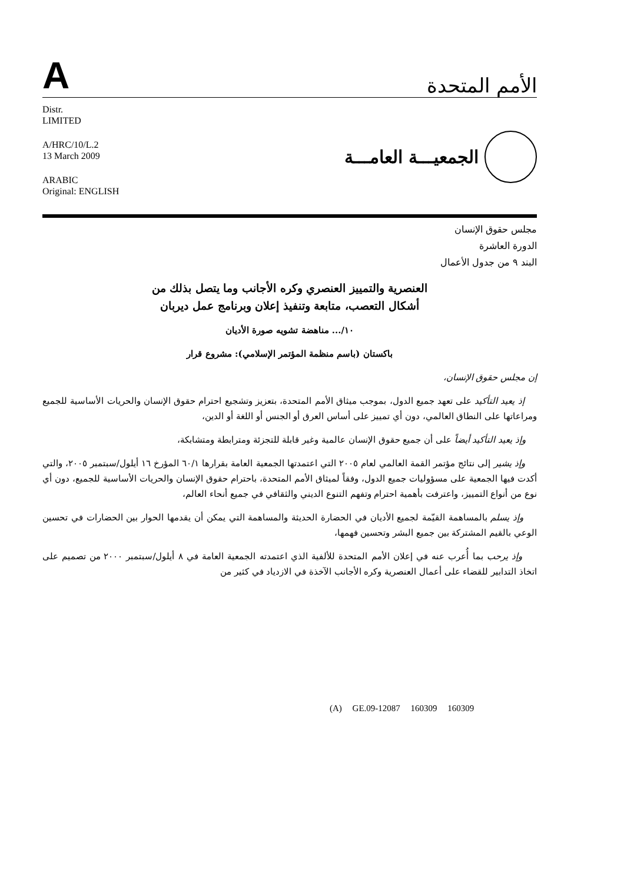A
الأمم المتحدة
Distr.
LIMITED
A/HRC/10/L.2
13 March 2009
ARABIC
Original: ENGLISH
الجمعيـــة العامـــة
مجلس حقوق الإنسان
الدورة العاشرة
البند ٩ من جدول الأعمال
العنصرية والتمييز العنصري وكره الأجانب وما يتصل بذلك من
أشكال التعصب، متابعة وتنفيذ إعلان وبرنامج عمل ديربان
١٠/... مناهضة تشويه صورة الأديان
باكستان (باسم منظمة المؤتمر الإسلامي): مشروع قرار
إن مجلس حقوق الإنسان،
إذ يعيد التأكيد على تعهد جميع الدول، بموجب ميثاق الأمم المتحدة، بتعزيز وتشجيع احترام حقوق الإنسان والحريات الأساسية للجميع ومراعاتها على النطاق العالمي، دون أي تمييز على أساس العرق أو الجنس أو اللغة أو الدين،
وإذ يعيد التأكيد أيضاً على أن جميع حقوق الإنسان عالمية وغير قابلة للتجزئة ومترابطة ومتشابكة،
وإذ يشير إلى نتائج مؤتمر القمة العالمي لعام ٢٠٠٥ التي اعتمدتها الجمعية العامة بقرارها ٦٠/١ المؤرخ ١٦ أيلول/سبتمبر ٢٠٠٥، والتي أكدت فيها الجمعية على مسؤوليات جميع الدول، وفقاً لميثاق الأمم المتحدة، باحترام حقوق الإنسان والحريات الأساسية للجميع، دون أي نوع من أنواع التمييز، واعترفت بأهمية احترام وتفهم التنوع الديني والثقافي في جميع أنحاء العالم،
وإذ يسلم بالمساهمة القيّمة لجميع الأديان في الحضارة الحديثة والمساهمة التي يمكن أن يقدمها الحوار بين الحضارات في تحسين الوعي بالقيم المشتركة بين جميع البشر وتحسين فهمها،
وإذ يرحب بما أُعرب عنه في إعلان الأمم المتحدة للألفية الذي اعتمدته الجمعية العامة في ٨ أيلول/سبتمبر ٢٠٠٠ من تصميم على اتخاذ التدابير للقضاء على أعمال العنصرية وكره الأجانب الآخذة في الازدياد في كثير من
(A) GE.09-12087 160309 160309